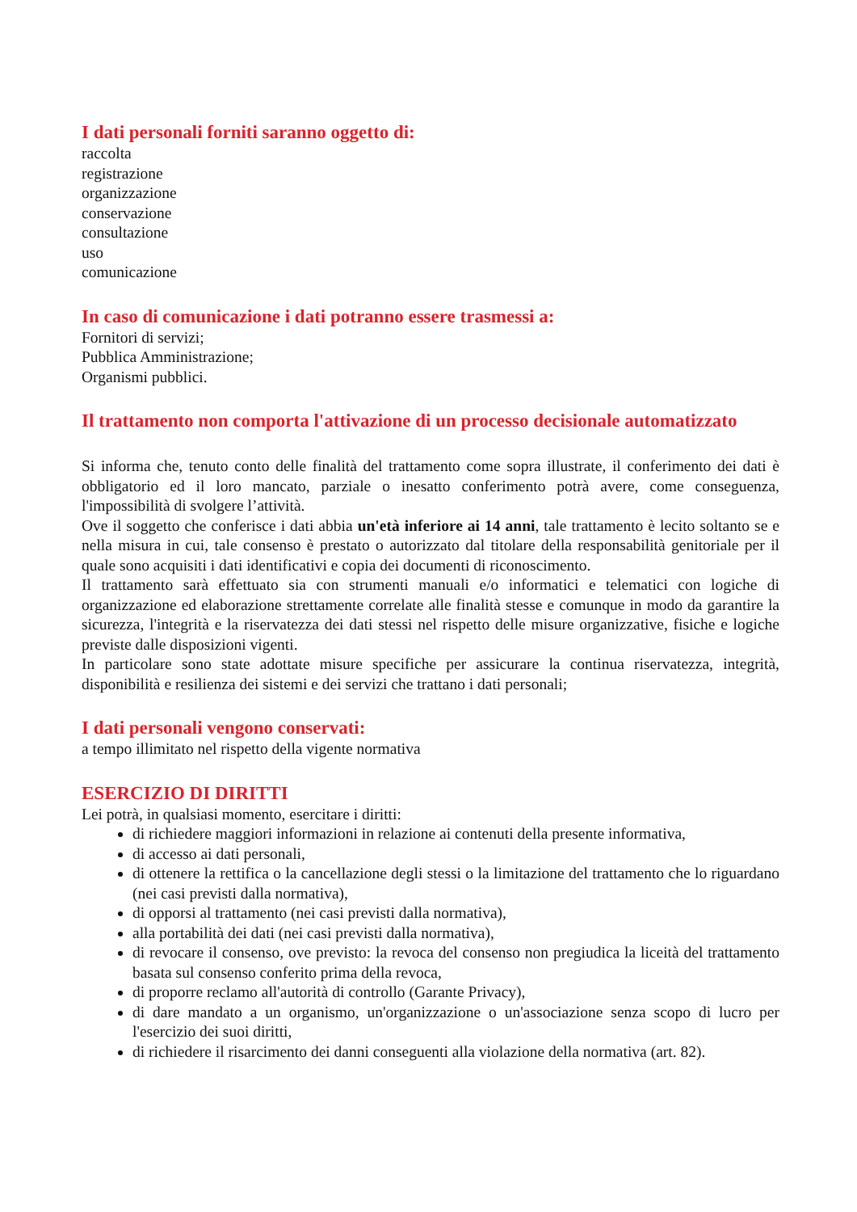I dati personali forniti saranno oggetto di:
raccolta
registrazione
organizzazione
conservazione
consultazione
uso
comunicazione
In caso di comunicazione i dati potranno essere trasmessi a:
Fornitori di servizi;
Pubblica Amministrazione;
Organismi pubblici.
Il trattamento non comporta l'attivazione di un processo decisionale automatizzato
Si informa che, tenuto conto delle finalità del trattamento come sopra illustrate, il conferimento dei dati è obbligatorio ed il loro mancato, parziale o inesatto conferimento potrà avere, come conseguenza, l'impossibilità di svolgere l’attività.
Ove il soggetto che conferisce i dati abbia un'età inferiore ai 14 anni, tale trattamento è lecito soltanto se e nella misura in cui, tale consenso è prestato o autorizzato dal titolare della responsabilità genitoriale per il quale sono acquisiti i dati identificativi e copia dei documenti di riconoscimento.
Il trattamento sarà effettuato sia con strumenti manuali e/o informatici e telematici con logiche di organizzazione ed elaborazione strettamente correlate alle finalità stesse e comunque in modo da garantire la sicurezza, l'integrità e la riservatezza dei dati stessi nel rispetto delle misure organizzative, fisiche e logiche previste dalle disposizioni vigenti.
In particolare sono state adottate misure specifiche per assicurare la continua riservatezza, integrità, disponibilità e resilienza dei sistemi e dei servizi che trattano i dati personali;
I dati personali vengono conservati:
a tempo illimitato nel rispetto della vigente normativa
ESERCIZIO DI DIRITTI
Lei potrà, in qualsiasi momento, esercitare i diritti:
di richiedere maggiori informazioni in relazione ai contenuti della presente informativa,
di accesso ai dati personali,
di ottenere la rettifica o la cancellazione degli stessi o la limitazione del trattamento che lo riguardano (nei casi previsti dalla normativa),
di opporsi al trattamento (nei casi previsti dalla normativa),
alla portabilità dei dati (nei casi previsti dalla normativa),
di revocare il consenso, ove previsto: la revoca del consenso non pregiudica la liceità del trattamento basata sul consenso conferito prima della revoca,
di proporre reclamo all'autorità di controllo (Garante Privacy),
di dare mandato a un organismo, un'organizzazione o un'associazione senza scopo di lucro per l'esercizio dei suoi diritti,
di richiedere il risarcimento dei danni conseguenti alla violazione della normativa (art. 82).